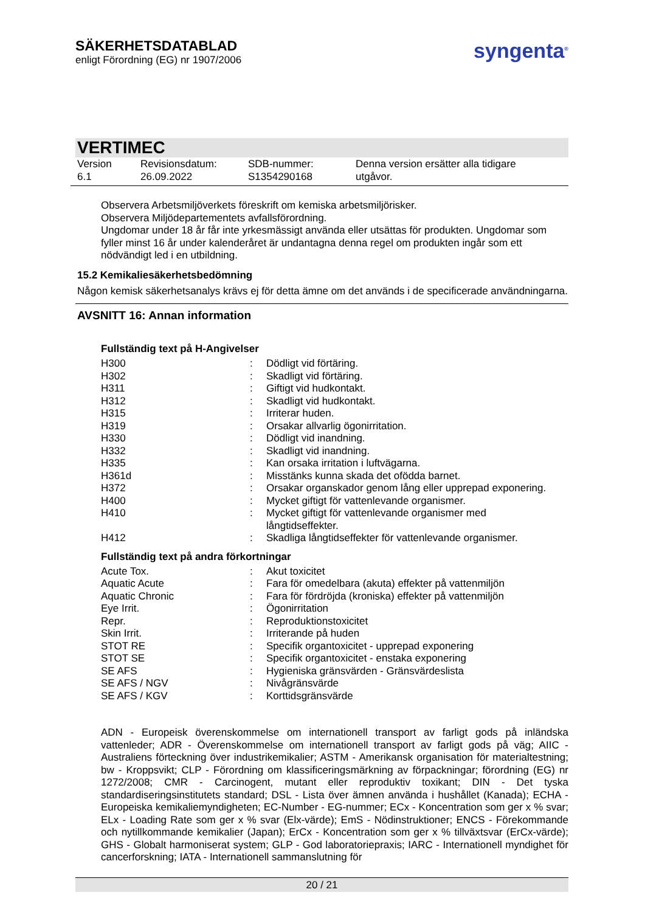SÄKERHETSDATABLAD
enligt Förordning (EG) nr 1907/2006
syngenta<sup>®</sup>
VERTIMEC
Version
6.1
Revisionsdatum:
26.09.2022
SDB-nummer:
S1354290168
Denna version ersätter alla tidigare
utgåvor.
Observera Arbetsmiljöverkets föreskrift om kemiska arbetsmiljörisker.
Observera Miljödepartementets avfallsförordning.
Ungdomar under 18 år får inte yrkesmässigt använda eller utsättas för produkten. Ungdomar som fyller minst 16 år under kalenderåret är undantagna denna regel om produkten ingår som ett nödvändigt led i en utbildning.
15.2 Kemikaliesäkerhetsbedömning
Någon kemisk säkerhetsanalys krävs ej för detta ämne om det används i de specificerade användningarna.
AVSNITT 16: Annan information
Fullständig text på H-Angivelser
| H300 | : | Dödligt vid förtäring. |
| H302 | : | Skadligt vid förtäring. |
| H311 | : | Giftigt vid hudkontakt. |
| H312 | : | Skadligt vid hudkontakt. |
| H315 | : | Irriterar huden. |
| H319 | : | Orsakar allvarlig ögonirritation. |
| H330 | : | Dödligt vid inandning. |
| H332 | : | Skadligt vid inandning. |
| H335 | : | Kan orsaka irritation i luftvägarna. |
| H361d | : | Misstänks kunna skada det ofödda barnet. |
| H372 | : | Orsakar organskador genom lång eller upprepad exponering. |
| H400 | : | Mycket giftigt för vattenlevande organismer. |
| H410 | : | Mycket giftigt för vattenlevande organismer med långtidseffekter. |
| H412 | : | Skadliga långtidseffekter för vattenlevande organismer. |
Fullständig text på andra förkortningar
| Acute Tox. | : | Akut toxicitet |
| Aquatic Acute | : | Fara för omedelbara (akuta) effekter på vattenmiljön |
| Aquatic Chronic | : | Fara för fördröjda (kroniska) effekter på vattenmiljön |
| Eye Irrit. | : | Ögonirritation |
| Repr. | : | Reproduktionstoxicitet |
| Skin Irrit. | : | Irriterande på huden |
| STOT RE | : | Specifik organtoxicitet - upprepad exponering |
| STOT SE | : | Specifik organtoxicitet - enstaka exponering |
| SE AFS | : | Hygieniska gränsvärden - Gränsvärdeslista |
| SE AFS / NGV | : | Nivågränsvärde |
| SE AFS / KGV | : | Korttidsgränsvärde |
ADN - Europeisk överenskommelse om internationell transport av farligt gods på inländska vattenleder; ADR - Överenskommelse om internationell transport av farligt gods på väg; AIIC - Australiens förteckning över industrikemikalier; ASTM - Amerikansk organisation för materialtestning; bw - Kroppsvikt; CLP - Förordning om klassificeringsmärkning av förpackningar; förordning (EG) nr 1272/2008; CMR - Carcinogent, mutant eller reproduktiv toxikant; DIN - Det tyska standardiseringsinstitutets standard; DSL - Lista över ämnen använda i hushållet (Kanada); ECHA - Europeiska kemikaliemyndigheten; EC-Number - EG-nummer; ECx - Koncentration som ger x % svar; ELx - Loading Rate som ger x % svar (Elx-värde); EmS - Nödinstruktioner; ENCS - Förekommande och nytillkommande kemikalier (Japan); ErCx - Koncentration som ger x % tillväxtsvar (ErCx-värde); GHS - Globalt harmoniserat system; GLP - God laboratoriepraxis; IARC - Internationell myndighet för cancerforskning; IATA - Internationell sammanslutning för
20 / 21